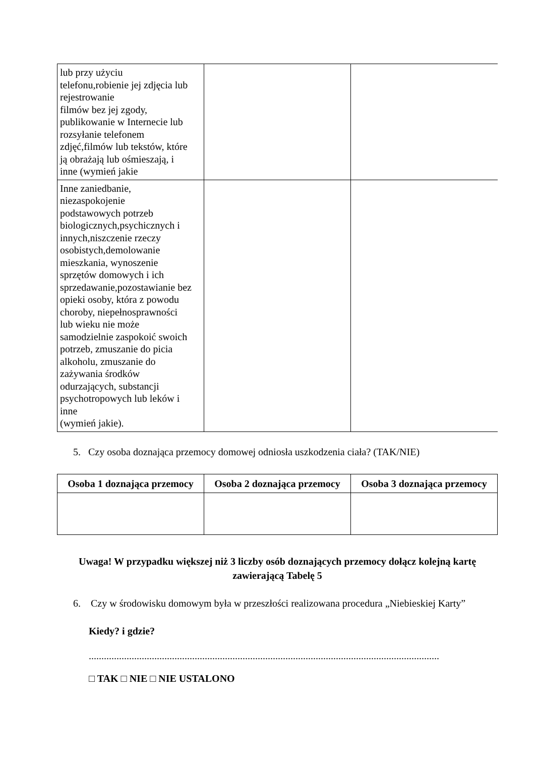| lub przy użyciu telefonu,robienie jej zdjęcia lub rejestrowanie filmów bez jej zgody, publikowanie w Internecie lub rozsyłanie telefonem zdjęć,filmów lub tekstów, które ją obrażają lub ośmieszają, i inne (wymień jakie | | |
| Inne zaniedbanie, niezaspokojenie podstawowych potrzeb biologicznych,psychicznych i innych,niszczenie rzeczy osobistych,demolowanie mieszkania, wynoszenie sprzętów domowych i ich sprzedawanie,pozostawianie bez opieki osoby, która z powodu choroby, niepełnosprawności lub wieku nie może samodzielnie zaspokoić swoich potrzeb, zmuszanie do picia alkoholu, zmuszanie do zażywania środków odurzających, substancji psychotropowych lub leków i inne (wymień jakie). | | |
5. Czy osoba doznająca przemocy domowej odniosła uszkodzenia ciała? (TAK/NIE)
| Osoba 1 doznająca przemocy | Osoba 2 doznająca przemocy | Osoba 3 doznająca przemocy |
| --- | --- | --- |
Uwaga! W przypadku większej niż 3 liczby osób doznających przemocy dołącz kolejną kartę
zawierającą Tabelę 5
6. Czy w środowisku domowym była w przeszłości realizowana procedura „Niebieskiej Karty”
Kiedy? i gdzie?
...........................................................................................................................................
□ TAK □ NIE □ NIE USTALONO